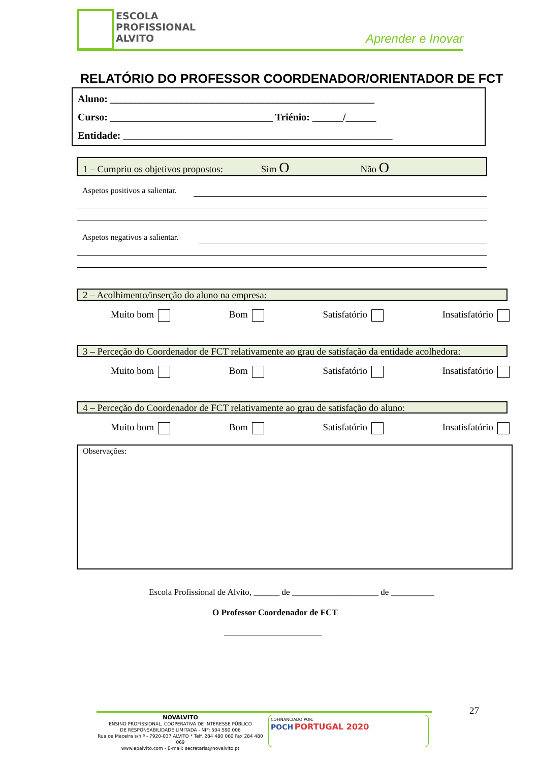ESCOLA
PROFISSIONAL
ALVITO
Aprender e Inovar
RELATÓRIO DO PROFESSOR COORDENADOR/ORIENTADOR DE FCT
Aluno: ____________________________________________________
Curso: ________________________________ Triénio: ______/______
Entidade: _____________________________________________________
1 – Cumpriu os objetivos propostos: Sim O Não O
Aspetos positivos a salientar.
Aspetos negativos a salientar.
2 – Acolhimento/inserção do aluno na empresa:
Muito bom Bom Satisfatório Insatisfatório
3 – Perceção do Coordenador de FCT relativamente ao grau de satisfação da entidade acolhedora:
Muito bom Bom Satisfatório Insatisfatório
4 – Perceção do Coordenador de FCT relativamente ao grau de satisfação do aluno:
Muito bom Bom Satisfatório Insatisfatório
Observações:
Escola Profissional de Alvito, ______ de ____________________ de __________
O Professor Coordenador de FCT
________________________
27
NOVALVITO
ENSINO PROFISSIONAL, COOPERATIVA DE INTERESSE PÚBLICO
DE RESPONSABILIDADE LIMITADA - NIF: 504 590 006
Rua da Maceira s/n.º - 7920-037 ALVITO * Telf. 284 480 060 Fax 284 480 069
www.epalvito.com - E-mail: secretaria@novalvito.pt
COFINANCIADO POR:
POCH PORTUGAL 2020